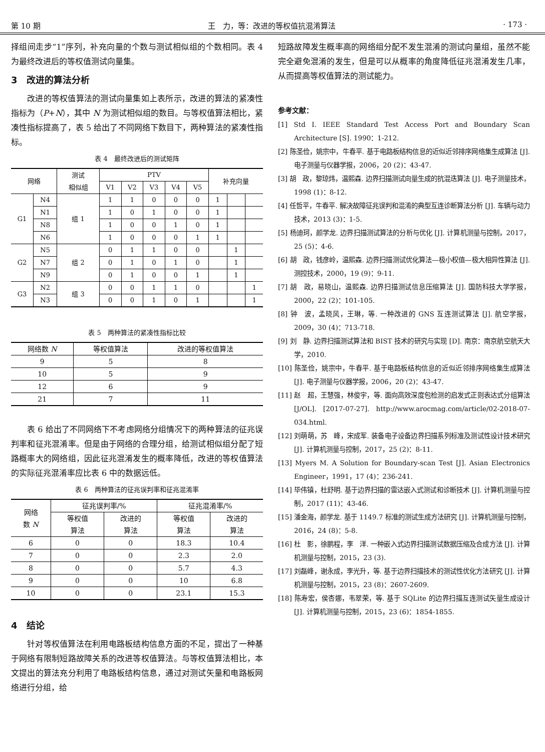第 10 期 王　力，等：改进的等权值抗混淆算法 · 173 ·
择组间走步“1”序列，补充向量的个数与测试相似组的个数相同。表 4 为最终改进后的等权值测试向量集。
3　改进的算法分析
改进的等权值算法的测试向量集如上表所示，改进的算法的紧凑性指标为（P+N），其中 N 为测试相似组的数目。与等权值算法相比，紧凑性指标提高了，表 5 给出了不同网络下数目下，两种算法的紧凑性指标。
表 4　最终改进后的测试矩阵
| 网络 | | 测试 相似组 | PTV | | | | | 补充向量 | | |
| --- | --- | --- | --- | --- | --- | --- | --- | --- | --- | --- |
| | | | V1 | V2 | V3 | V4 | V5 | | | |
| G1 | N4 | 组 1 | 1 | 1 | 0 | 0 | 0 | 1 | | |
| | N1 | | 1 | 0 | 1 | 0 | 0 | 1 | | |
| | N8 | | 1 | 0 | 0 | 1 | 0 | 1 | | |
| | N6 | | 1 | 0 | 0 | 0 | 1 | 1 | | |
| G2 | N5 | 组 2 | 0 | 1 | 1 | 0 | 0 | | 1 | |
| | N7 | | 0 | 1 | 0 | 1 | 0 | | 1 | |
| | N9 | | 0 | 1 | 0 | 0 | 1 | | 1 | |
| G3 | N2 | 组 3 | 0 | 0 | 1 | 1 | 0 | | | 1 |
| | N3 | | 0 | 0 | 1 | 0 | 1 | | | 1 |
表 5　两种算法的紧凑性指标比较
| 网络数 N | 等权值算法 | 改进的等权值算法 |
| --- | --- | --- |
| 9 | 5 | 8 |
| 10 | 5 | 9 |
| 12 | 6 | 9 |
| 21 | 7 | 11 |
表 6 给出了不同网络下不考虑网络分组情况下的两种算法的征兆误判率和征兆混淆率。但是由于网络的合理分组，给测试相似组分配了短路概率大的网络组，因此征兆混淆发生的概率降低，改进的等权值算法的实际征兆混淆率应比表 6 中的数据远低。
表 6　两种算法的征兆误判率和征兆混淆率
| 网络 数 N | 征兆误判率/% | | 征兆混淆率/% | |
| --- | --- | --- | --- | --- |
| | 等权值 算法 | 改进的 算法 | 等权值 算法 | 改进的 算法 |
| 6 | 0 | 0 | 18.3 | 10.4 |
| 7 | 0 | 0 | 2.3 | 2.0 |
| 8 | 0 | 0 | 5.7 | 4.3 |
| 9 | 0 | 0 | 10 | 6.8 |
| 10 | 0 | 0 | 23.1 | 15.3 |
4　结论
针对等权值算法在利用电路板结构信息方面的不足，提出了一种基于网络有限制短路故障关系的改进等权值算法。与等权值算法相比，本文提出的算法充分利用了电路板结构信息，通过对测试矢量和电路板网络进行分组，给
短路故障发生概率高的网络组分配不发生混淆的测试向量组，虽然不能完全避免混淆的发生，但是可以从概率的角度降低征兆混淆发生几率，从而提高等权值算法的测试能力。
参考文献：
[1] Std I. IEEE Standard Test Access Port and Boundary Scan Architecture [S]. 1990：1-212.
[2] 陈圣俭，姚宗中，牛春平. 基于电路板结构信息的近似近邻排序网络集生成算法 [J]. 电子测量与仪器学报，2006，20 (2)：43-47.
[3] 胡　政，黎琼炜，温熙森. 边界扫描测试向量生成的抗混迭算法 [J]. 电子测量技术，1998 (1)：8-12.
[4] 任哲平，牛春平. 解决故障征兆误判和混淆的典型互连诊断算法分析 [J]. 车辆与动力技术，2013 (3)：1-5.
[5] 杨迪珂，颜学龙. 边界扫描测试算法的分析与优化 [J]. 计算机测量与控制，2017，25 (5)：4-6.
[6] 胡　政，钱彦岭，温熙森. 边界扫描测试优化算法—极小权值—极大相异性算法 [J]. 测控技术，2000，19 (9)：9-11.
[7] 胡　政，易晓山，温熙森. 边界扫描测试信息压缩算法 [J]. 国防科技大学学报，2000，22 (2)：101-105.
[8] 钟　波，孟晓风，王琳，等. 一种改进的 GNS 互连测试算法 [J]. 航空学报，2009，30 (4)：713-718.
[9] 刘　静. 边界扫描测试算法和 BIST 技术的研究与实现 [D]. 南京：南京航空航天大学，2010.
[10] 陈圣俭，姚宗中，牛春平. 基于电路板结构信息的近似近邻排序网络集生成算法 [J]. 电子测量与仪器学报，2006，20 (2)：43-47.
[11] 赵　超，王慧强，林俊宇，等. 面向高效深度包检测的启发式正则表达式分组算法 [J/OL]. [2017-07-27]. http://www.arocmag.com/article/02-2018-07-034.html.
[12] 刘萌萌，苏　峰，宋成军. 装备电子设备边界扫描系列标准及测试性设计技术研究 [J]. 计算机测量与控制，2017，25 (2)：8-11.
[13] Myers M. A Solution for Boundary-scan Test [J]. Asian Electronics Engineer，1991，17 (4)：236-241.
[14] 毕伟镇，杜舒明. 基于边界扫描的雷达嵌入式测试和诊断技术 [J]. 计算机测量与控制，2017 (11)：43-46.
[15] 潘金海，颜学龙. 基于 1149.7 标准的测试生成方法研究 [J]. 计算机测量与控制，2016，24 (8)：5-8.
[16] 杜　影，徐鹏程，李　洋. 一种嵌入式边界扫描测试数据压缩及合成方法 [J]. 计算机测量与控制，2015，23 (3).
[17] 刘磊峰，谢永成，李光升，等. 基于边界扫描技术的测试性优化方法研究 [J]. 计算机测量与控制，2015，23 (8)：2607-2609.
[18] 陈寿宏，侯杏娜，韦翠荣，等. 基于 SQLite 的边界扫描互连测试矢量生成设计 [J]. 计算机测量与控制，2015，23 (6)：1854-1855.